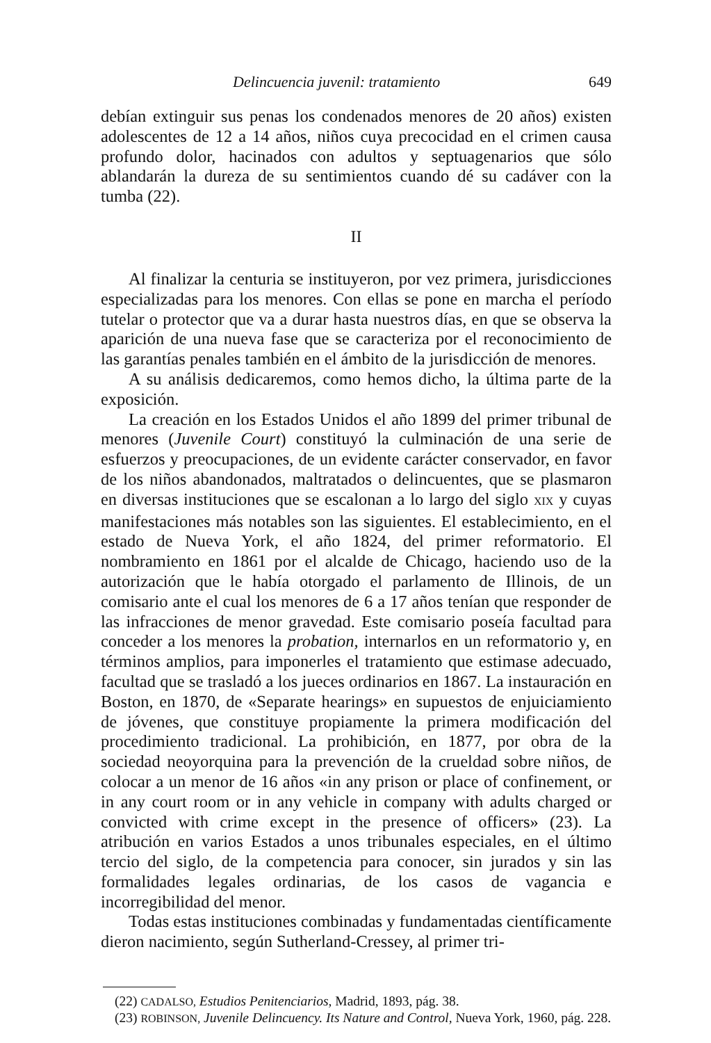Delincuencia juvenil: tratamiento 649
debían extinguir sus penas los condenados menores de 20 años) existen adolescentes de 12 a 14 años, niños cuya precocidad en el crimen causa profundo dolor, hacinados con adultos y septuagenarios que sólo ablandarán la dureza de su sentimientos cuando dé su cadáver con la tumba (22).
II
Al finalizar la centuria se instituyeron, por vez primera, jurisdicciones especializadas para los menores. Con ellas se pone en marcha el período tutelar o protector que va a durar hasta nuestros días, en que se observa la aparición de una nueva fase que se caracteriza por el reconocimiento de las garantías penales también en el ámbito de la jurisdicción de menores.
A su análisis dedicaremos, como hemos dicho, la última parte de la exposición.
La creación en los Estados Unidos el año 1899 del primer tribunal de menores (Juvenile Court) constituyó la culminación de una serie de esfuerzos y preocupaciones, de un evidente carácter conservador, en favor de los niños abandonados, maltratados o delincuentes, que se plasmaron en diversas instituciones que se escalonan a lo largo del siglo XIX y cuyas manifestaciones más notables son las siguientes. El establecimiento, en el estado de Nueva York, el año 1824, del primer reformatorio. El nombramiento en 1861 por el alcalde de Chicago, haciendo uso de la autorización que le había otorgado el parlamento de Illinois, de un comisario ante el cual los menores de 6 a 17 años tenían que responder de las infracciones de menor gravedad. Este comisario poseía facultad para conceder a los menores la probation, internarlos en un reformatorio y, en términos amplios, para imponerles el tratamiento que estimase adecuado, facultad que se trasladó a los jueces ordinarios en 1867. La instauración en Boston, en 1870, de «Separate hearings» en supuestos de enjuiciamiento de jóvenes, que constituye propiamente la primera modificación del procedimiento tradicional. La prohibición, en 1877, por obra de la sociedad neoyorquina para la prevención de la crueldad sobre niños, de colocar a un menor de 16 años «in any prison or place of confinement, or in any court room or in any vehicle in company with adults charged or convicted with crime except in the presence of officers» (23). La atribución en varios Estados a unos tribunales especiales, en el último tercio del siglo, de la competencia para conocer, sin jurados y sin las formalidades legales ordinarias, de los casos de vagancia e incorregibilidad del menor.
Todas estas instituciones combinadas y fundamentadas científicamente dieron nacimiento, según Sutherland-Cressey, al primer tri-
(22) CADALSO, Estudios Penitenciarios, Madrid, 1893, pág. 38.
(23) ROBINSON, Juvenile Delincuency. Its Nature and Control, Nueva York, 1960, pág. 228.